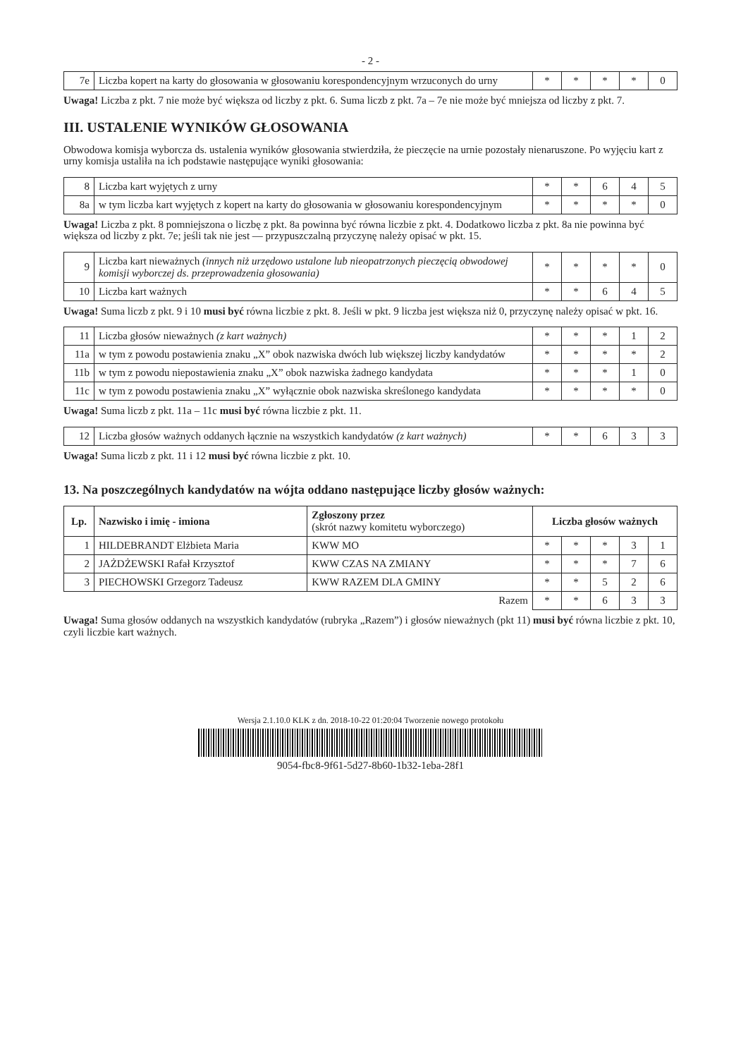- 2 -
| 7e | Liczba kopert na karty do głosowania w głosowaniu korespondencyjnym wrzuconych do urny | * | * | * | * | 0 |
Uwaga! Liczba z pkt. 7 nie może być większa od liczby z pkt. 6. Suma liczb z pkt. 7a – 7e nie może być mniejsza od liczby z pkt. 7.
III. USTALENIE WYNIKÓW GŁOSOWANIA
Obwodowa komisja wyborcza ds. ustalenia wyników głosowania stwierdziła, że pieczęcie na urnie pozostały nienaruszone. Po wyjęciu kart z urny komisja ustaliła na ich podstawie następujące wyniki głosowania:
| 8 | Liczba kart wyjętych z urny | * | * | 6 | 4 | 5 |
| 8a | w tym liczba kart wyjętych z kopert na karty do głosowania w głosowaniu korespondencyjnym | * | * | * | * | 0 |
Uwaga! Liczba z pkt. 8 pomniejszona o liczbę z pkt. 8a powinna być równa liczbie z pkt. 4. Dodatkowo liczba z pkt. 8a nie powinna być większa od liczby z pkt. 7e; jeśli tak nie jest — przypuszczalną przyczynę należy opisać w pkt. 15.
| 9 | Liczba kart nieważnych (innych niż urzędowo ustalone lub nieopatrzonych pieczęcią obwodowej komisji wyborczej ds. przeprowadzenia głosowania) | * | * | * | * | 0 |
| 10 | Liczba kart ważnych | * | * | 6 | 4 | 5 |
Uwaga! Suma liczb z pkt. 9 i 10 musi być równa liczbie z pkt. 8. Jeśli w pkt. 9 liczba jest większa niż 0, przyczynę należy opisać w pkt. 16.
| 11 | Liczba głosów nieważnych (z kart ważnych) | * | * | * | 1 | 2 |
| 11a | w tym z powodu postawienia znaku „X” obok nazwiska dwóch lub większej liczby kandydatów | * | * | * | * | 2 |
| 11b | w tym z powodu niepostawienia znaku „X” obok nazwiska żadnego kandydata | * | * | * | 1 | 0 |
| 11c | w tym z powodu postawienia znaku „X” wyłącznie obok nazwiska skreślonego kandydata | * | * | * | * | 0 |
Uwaga! Suma liczb z pkt. 11a – 11c musi być równa liczbie z pkt. 11.
| 12 | Liczba głosów ważnych oddanych łącznie na wszystkich kandydatów (z kart ważnych) | * | * | 6 | 3 | 3 |
Uwaga! Suma liczb z pkt. 11 i 12 musi być równa liczbie z pkt. 10.
13. Na poszczególnych kandydatów na wójta oddano następujące liczby głosów ważnych:
| Lp. | Nazwisko i imię - imiona | Zgłoszony przez (skrót nazwy komitetu wyborczego) | Liczba głosów ważnych | | | | |
| --- | --- | --- | --- | --- | --- | --- | --- |
| 1 | HILDEBRANDT Elżbieta Maria | KWW MO | * | * | * | 3 | 1 |
| 2 | JAŻDŻEWSKI Rafał Krzysztof | KWW CZAS NA ZMIANY | * | * | * | 7 | 6 |
| 3 | PIECHOWSKI Grzegorz Tadeusz | KWW RAZEM DLA GMINY | * | * | 5 | 2 | 6 |
| Razem | | | * | * | 6 | 3 | 3 |
Uwaga! Suma głosów oddanych na wszystkich kandydatów (rubryka „Razem”) i głosów nieważnych (pkt 11) musi być równa liczbie z pkt. 10, czyli liczbie kart ważnych.
Wersja 2.1.10.0 KLK z dn. 2018-10-22 01:20:04 Tworzenie nowego protokołu
9054-fbc8-9f61-5d27-8b60-1b32-1eba-28f1